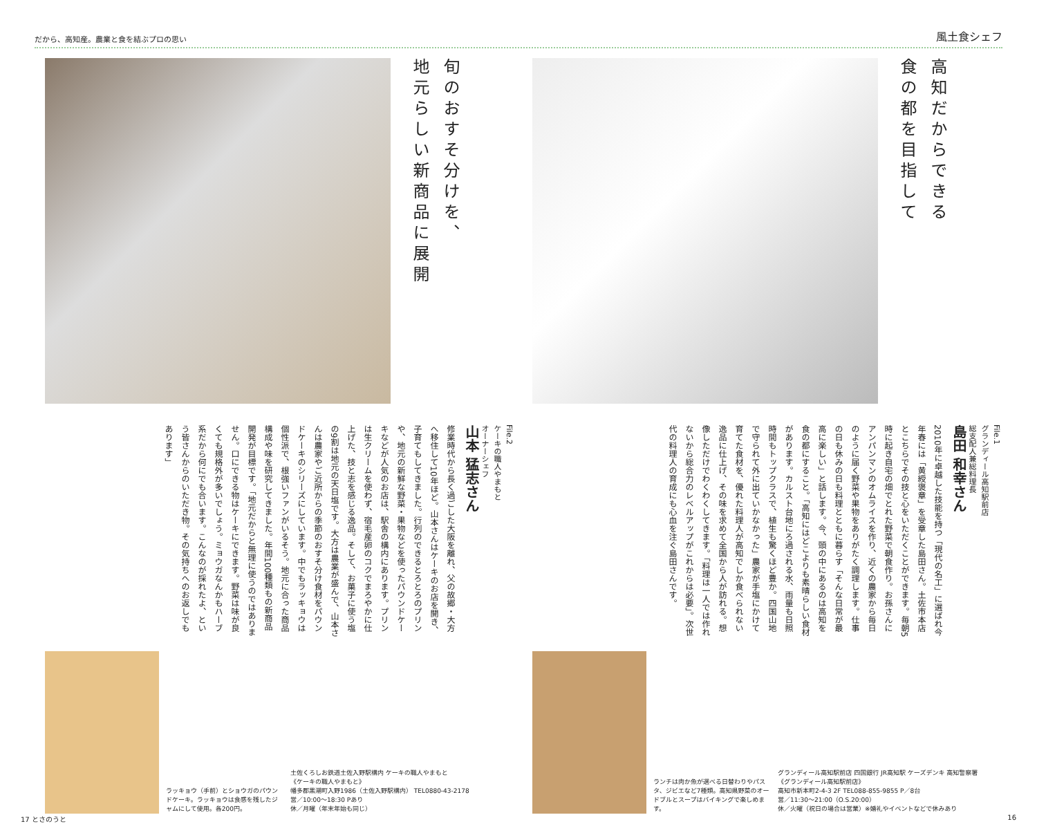だから、高知産。農業と食を結ぶプロの思い 風土食シェフ
旬のおすそ分けを、
地元らしい新商品に展開
File.2
ケーキの職人やまもと
オーナーシェフ
山本 猛志さん
修業時代から長く過ごした大阪を離れ、父の故郷・大方へ移住して10年ほど。山本さんはケーキのお店を開き、子育てもしてきました。行列のできるとろとろのプリンや、地元の新鮮な野菜・果物などを使ったパウンドケーキなどが人気のお店は、駅舎の構内にあります。プリンは生クリームを使わず、宿毛産卵のコクでまろやかに仕上げた、技と志を感じる逸品。そして、お菓子に使う塩の9割は地元の天日塩です。大方は農業が盛んで、山本さんは農家やご近所からの季節のおすそ分け食材をパウンドケーキのシリーズにしています。中でもラッキョウは個性派で、根強いファンがいるそう。地元に合った商品構成や味を研究してきました。年間100種類もの新商品開発が目標です。「地元だからと無理に使うのではありません。口にできる物はケーキにできます。野菜は味が良くても規格外が多いでしょう。ミョウガなんかもハーブ系だから何にでも合います。こんなのが採れたよ、という皆さんからのいただき物。その気持ちへのお返しでもあります」
ラッキョウ（手前）とショウガのパウンドケーキ。ラッキョウは食感を残したジャムにして使用。各200円。
土佐くろしお鉄道土佐入野駅構内 ケーキの職人やまもと
《ケーキの職人やまもと》
幡多郡黒潮町入野1986（土佐入野駅構内） TEL0880-43-2178
営／10:00～18:30 Pあり
休／月曜（年末年始も同じ）
高知だからできる
食の都を目指して
File.1
グランディール高知駅前店
総支配人兼総料理長
島田 和幸さん
2010年に卓越した技能を持つ「現代の名工」に選ばれ今年春には「黄綬褒章」を受章した島田さん。土佐市本店とこちらでその技と心をいただくことができます。毎朝5時に起き自宅の畑でとれた野菜で朝食作り。お孫さんにアンパンマンのオムライスを作り、近くの農家から毎日のように届く野菜や果物をありがたく調理します。仕事の日も休みの日も料理とともに暮らす「そんな日常が最高に楽しい」と話します。今、頭の中にあるのは高知を食の都にすること。「高知にはどこよりも素晴らしい食材があります。カルスト台地にろ過される水、雨量も日照時間もトップクラスで、植生も驚くほど豊か。四国山地で守られて外に出ていかなかった」農家が手塩にかけて育てた食材を、優れた料理人が高知でしか食べられない逸品に仕上げ、その味を求めて全国から人が訪れる。想像しただけでわくわくしてきます。「料理は一人では作れないから総合力のレベルアップがこれからは必要」。次世代の料理人の育成にも心血を注ぐ島田さんです。
ランチは肉か魚が選べる日替わりやパスタ、ジビエなど7種類。高知県野菜のオードブルとスープはバイキングで楽しめます。
グランディール高知駅前店 四国銀行 JR高知駅 ケーズデンキ 高知警察署
《グランディール高知駅前店》
高知市新本町2-4-3 2F TEL088-855-9855 P／8台
営／11:30～21:00（O.S.20:00）
休／火曜（祝日の場合は営業）※婚礼やイベントなどで休みあり
17 とさのうと 16